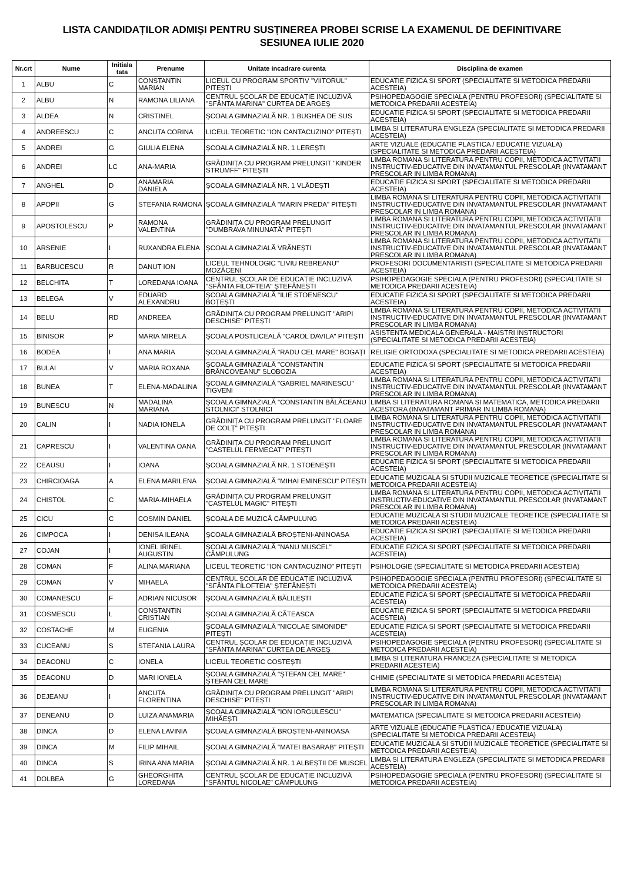LISTA CANDIDAȚILOR ADMIȘI PENTRU SUSȚINEREA PROBEI SCRISE LA EXAMENUL DE DEFINITIVARE
SESIUNEA IULIE 2020
| Nr.crt | Nume | Initiala tata | Prenume | Unitate incadrare curenta | Disciplina de examen |
| --- | --- | --- | --- | --- | --- |
| 1 | ALBU | C | CONSTANTIN MARIAN | LICEUL CU PROGRAM SPORTIV "VIITORUL" PITEȘTI | EDUCATIE FIZICA SI SPORT (SPECIALITATE SI METODICA PREDARII ACESTEIA) |
| 2 | ALBU | N | RAMONA LILIANA | CENTRUL ȘCOLAR DE EDUCAȚIE INCLUZIVĂ "SFÂNTA MARINA" CURTEA DE ARGEȘ | PSIHOPEDAGOGIE SPECIALA (PENTRU PROFESORI) (SPECIALITATE SI METODICA PREDARII ACESTEIA) |
| 3 | ALDEA | N | CRISTINEL | ȘCOALA GIMNAZIALĂ NR. 1 BUGHEA DE SUS | EDUCATIE FIZICA SI SPORT (SPECIALITATE SI METODICA PREDARII ACESTEIA) |
| 4 | ANDREESCU | C | ANCUTA CORINA | LICEUL TEORETIC "ION CANTACUZINO" PITEȘTI | LIMBA SI LITERATURA ENGLEZA (SPECIALITATE SI METODICA PREDARII ACESTEIA) |
| 5 | ANDREI | G | GIULIA ELENA | ȘCOALA GIMNAZIALĂ NR. 1 LEREȘTI | ARTE VIZUALE (EDUCATIE PLASTICA / EDUCATIE VIZUALA) (SPECIALITATE SI METODICA PREDARII ACESTEIA) |
| 6 | ANDREI | LC | ANA-MARIA | GRĂDINIȚA CU PROGRAM PRELUNGIT "KINDER STRUMFF" PITEȘTI | LIMBA ROMANA SI LITERATURA PENTRU COPII, METODICA ACTIVITATII INSTRUCTIV-EDUCATIVE DIN INVATAMANTUL PRESCOLAR (INVATAMANT PRESCOLAR IN LIMBA ROMANA) |
| 7 | ANGHEL | D | ANAMARIA DANIELA | ȘCOALA GIMNAZIALĂ NR. 1 VLĂDEȘTI | EDUCATIE FIZICA SI SPORT (SPECIALITATE SI METODICA PREDARII ACESTEIA) |
| 8 | APOPII | G | STEFANIA RAMONA | ȘCOALA GIMNAZIALĂ "MARIN PREDA" PITEȘTI | LIMBA ROMANA SI LITERATURA PENTRU COPII, METODICA ACTIVITATII INSTRUCTIV-EDUCATIVE DIN INVATAMANTUL PRESCOLAR (INVATAMANT PRESCOLAR IN LIMBA ROMANA) |
| 9 | APOSTOLESCU | P | RAMONA VALENTINA | GRĂDINIȚA CU PROGRAM PRELUNGIT "DUMBRAVA MINUNATĂ" PITEȘTI | LIMBA ROMANA SI LITERATURA PENTRU COPII, METODICA ACTIVITATII INSTRUCTIV-EDUCATIVE DIN INVATAMANTUL PRESCOLAR (INVATAMANT PRESCOLAR IN LIMBA ROMANA) |
| 10 | ARSENIE | I | RUXANDRA ELENA | ȘCOALA GIMNAZIALĂ VRĂNEȘTI | LIMBA ROMANA SI LITERATURA PENTRU COPII, METODICA ACTIVITATII INSTRUCTIV-EDUCATIVE DIN INVATAMANTUL PRESCOLAR (INVATAMANT PRESCOLAR IN LIMBA ROMANA) |
| 11 | BARBUCESCU | R | DANUT ION | LICEUL TEHNOLOGIC "LIVIU REBREANU" MOZĂCENI | PROFESORI DOCUMENTARISTI (SPECIALITATE SI METODICA PREDARII ACESTEIA) |
| 12 | BELCHITA | T | LOREDANA IOANA | CENTRUL ȘCOLAR DE EDUCAȚIE INCLUZIVĂ "SFÂNTA FILOFTEIA" ȘTEFĂNEȘTI | PSIHOPEDAGOGIE SPECIALA (PENTRU PROFESORI) (SPECIALITATE SI METODICA PREDARII ACESTEIA) |
| 13 | BELEGA | V | EDUARD ALEXANDRU | ȘCOALA GIMNAZIALĂ "ILIE STOENESCU" BOȚEȘTI | EDUCATIE FIZICA SI SPORT (SPECIALITATE SI METODICA PREDARII ACESTEIA) |
| 14 | BELU | RD | ANDREEA | GRĂDINIȚA CU PROGRAM PRELUNGIT "ARIPI DESCHISE" PITEȘTI | LIMBA ROMANA SI LITERATURA PENTRU COPII, METODICA ACTIVITATII INSTRUCTIV-EDUCATIVE DIN INVATAMANTUL PRESCOLAR (INVATAMANT PRESCOLAR IN LIMBA ROMANA) |
| 15 | BINISOR | P | MARIA MIRELA | ȘCOALA POSTLICEALĂ "CAROL DAVILA" PITEȘTI | ASISTENTA MEDICALA GENERALA - MAISTRI INSTRUCTORI (SPECIALITATE SI METODICA PREDARII ACESTEIA) |
| 16 | BODEA | I | ANA MARIA | ȘCOALA GIMNAZIALĂ "RADU CEL MARE" BOGAȚI | RELIGIE ORTODOXA (SPECIALITATE SI METODICA PREDARII ACESTEIA) |
| 17 | BULAI | V | MARIA ROXANA | ȘCOALA GIMNAZIALĂ "CONSTANTIN BRÂNCOVEANU" SLOBOZIA | EDUCATIE FIZICA SI SPORT (SPECIALITATE SI METODICA PREDARII ACESTEIA) |
| 18 | BUNEA | T | ELENA-MADALINA | ȘCOALA GIMNAZIALĂ "GABRIEL MARINESCU" TIGVENI | LIMBA ROMANA SI LITERATURA PENTRU COPII, METODICA ACTIVITATII INSTRUCTIV-EDUCATIVE DIN INVATAMANTUL PRESCOLAR (INVATAMANT PRESCOLAR IN LIMBA ROMANA) |
| 19 | BUNESCU | N | MADALINA MARIANA | ȘCOALA GIMNAZIALĂ "CONSTANTIN BĂLĂCEANU STOLNICI" STOLNICI | LIMBA SI LITERATURA ROMANA SI MATEMATICA, METODICA PREDARII ACESTORA (INVATAMANT PRIMAR IN LIMBA ROMANA) |
| 20 | CALIN | I | NADIA IONELA | GRĂDINIȚA CU PROGRAM PRELUNGIT "FLOARE DE COLȚ" PITEȘTI | LIMBA ROMANA SI LITERATURA PENTRU COPII, METODICA ACTIVITATII INSTRUCTIV-EDUCATIVE DIN INVATAMANTUL PRESCOLAR (INVATAMANT PRESCOLAR IN LIMBA ROMANA) |
| 21 | CAPRESCU | I | VALENTINA OANA | GRĂDINIȚA CU PROGRAM PRELUNGIT "CASTELUL FERMECAT" PITEȘTI | LIMBA ROMANA SI LITERATURA PENTRU COPII, METODICA ACTIVITATII INSTRUCTIV-EDUCATIVE DIN INVATAMANTUL PRESCOLAR (INVATAMANT PRESCOLAR IN LIMBA ROMANA) |
| 22 | CEAUSU | I | IOANA | ȘCOALA GIMNAZIALĂ NR. 1 STOENEȘTI | EDUCATIE FIZICA SI SPORT (SPECIALITATE SI METODICA PREDARII ACESTEIA) |
| 23 | CHIRCIOAGA | A | ELENA MARILENA | ȘCOALA GIMNAZIALĂ "MIHAI EMINESCU" PITEȘTI | EDUCATIE MUZICALA SI STUDII MUZICALE TEORETICE (SPECIALITATE SI METODICA PREDARII ACESTEIA) |
| 24 | CHISTOL | C | MARIA-MIHAELA | GRĂDINIȚA CU PROGRAM PRELUNGIT "CASTELUL MAGIC" PITEȘTI | LIMBA ROMANA SI LITERATURA PENTRU COPII, METODICA ACTIVITATII INSTRUCTIV-EDUCATIVE DIN INVATAMANTUL PRESCOLAR (INVATAMANT PRESCOLAR IN LIMBA ROMANA) |
| 25 | CICU | C | COSMIN DANIEL | ȘCOALA DE MUZICĂ CÂMPULUNG | EDUCATIE MUZICALA SI STUDII MUZICALE TEORETICE (SPECIALITATE SI METODICA PREDARII ACESTEIA) |
| 26 | CIMPOCA | I | DENISA ILEANA | ȘCOALA GIMNAZIALĂ BROȘTENI-ANINOASA | EDUCATIE FIZICA SI SPORT (SPECIALITATE SI METODICA PREDARII ACESTEIA) |
| 27 | COJAN | I | IONEL IRINEL AUGUSTIN | ȘCOALA GIMNAZIALĂ "NANU MUSCEL" CÂMPULUNG | EDUCATIE FIZICA SI SPORT (SPECIALITATE SI METODICA PREDARII ACESTEIA) |
| 28 | COMAN | F | ALINA MARIANA | LICEUL TEORETIC "ION CANTACUZINO" PITEȘTI | PSIHOLOGIE (SPECIALITATE SI METODICA PREDARII ACESTEIA) |
| 29 | COMAN | V | MIHAELA | CENTRUL ȘCOLAR DE EDUCAȚIE INCLUZIVĂ "SFÂNTA FILOFTEIA" ȘTEFĂNEȘTI | PSIHOPEDAGOGIE SPECIALA (PENTRU PROFESORI) (SPECIALITATE SI METODICA PREDARII ACESTEIA) |
| 30 | COMANESCU | F | ADRIAN NICUSOR | ȘCOALA GIMNAZIALĂ BĂLILEȘTI | EDUCATIE FIZICA SI SPORT (SPECIALITATE SI METODICA PREDARII ACESTEIA) |
| 31 | COSMESCU | L | CONSTANTIN CRISTIAN | ȘCOALA GIMNAZIALĂ CĂTEASCA | EDUCATIE FIZICA SI SPORT (SPECIALITATE SI METODICA PREDARII ACESTEIA) |
| 32 | COSTACHE | M | EUGENIA | ȘCOALA GIMNAZIALĂ "NICOLAE SIMONIDE" PITEȘTI | EDUCATIE FIZICA SI SPORT (SPECIALITATE SI METODICA PREDARII ACESTEIA) |
| 33 | CUCEANU | S | STEFANIA LAURA | CENTRUL ȘCOLAR DE EDUCAȚIE INCLUZIVĂ "SFÂNTA MARINA" CURTEA DE ARGEȘ | PSIHOPEDAGOGIE SPECIALA (PENTRU PROFESORI) (SPECIALITATE SI METODICA PREDARII ACESTEIA) |
| 34 | DEACONU | C | IONELA | LICEUL TEORETIC COSTEȘTI | LIMBA SI LITERATURA FRANCEZA (SPECIALITATE SI METODICA PREDARII ACESTEIA) |
| 35 | DEACONU | D | MARI IONELA | ȘCOALA GIMNAZIALĂ "ȘTEFAN CEL MARE" ȘTEFAN CEL MARE | CHIMIE (SPECIALITATE SI METODICA PREDARII ACESTEIA) |
| 36 | DEJEANU | I | ANCUTA FLORENTINA | GRĂDINIȚA CU PROGRAM PRELUNGIT "ARIPI DESCHISE" PITEȘTI | LIMBA ROMANA SI LITERATURA PENTRU COPII, METODICA ACTIVITATII INSTRUCTIV-EDUCATIVE DIN INVATAMANTUL PRESCOLAR (INVATAMANT PRESCOLAR IN LIMBA ROMANA) |
| 37 | DENEANU | D | LUIZA ANAMARIA | ȘCOALA GIMNAZIALĂ "ION IORGULESCU" MIHĂEȘTI | MATEMATICA (SPECIALITATE SI METODICA PREDARII ACESTEIA) |
| 38 | DINCA | D | ELENA LAVINIA | ȘCOALA GIMNAZIALĂ BROȘTENI-ANINOASA | ARTE VIZUALE (EDUCATIE PLASTICA / EDUCATIE VIZUALA) (SPECIALITATE SI METODICA PREDARII ACESTEIA) |
| 39 | DINCA | M | FILIP MIHAIL | ȘCOALA GIMNAZIALĂ "MATEI BASARAB" PITEȘTI | EDUCATIE MUZICALA SI STUDII MUZICALE TEORETICE (SPECIALITATE SI METODICA PREDARII ACESTEIA) |
| 40 | DINCA | S | IRINA ANA MARIA | ȘCOALA GIMNAZIALĂ NR. 1 ALBEȘTII DE MUSCEL | LIMBA SI LITERATURA ENGLEZA (SPECIALITATE SI METODICA PREDARII ACESTEIA) |
| 41 | DOLBEA | G | GHEORGHITA LOREDANA | CENTRUL ȘCOLAR DE EDUCAȚIE INCLUZIVĂ "SFÂNTUL NICOLAE" CÂMPULUNG | PSIHOPEDAGOGIE SPECIALA (PENTRU PROFESORI) (SPECIALITATE SI METODICA PREDARII ACESTEIA) |